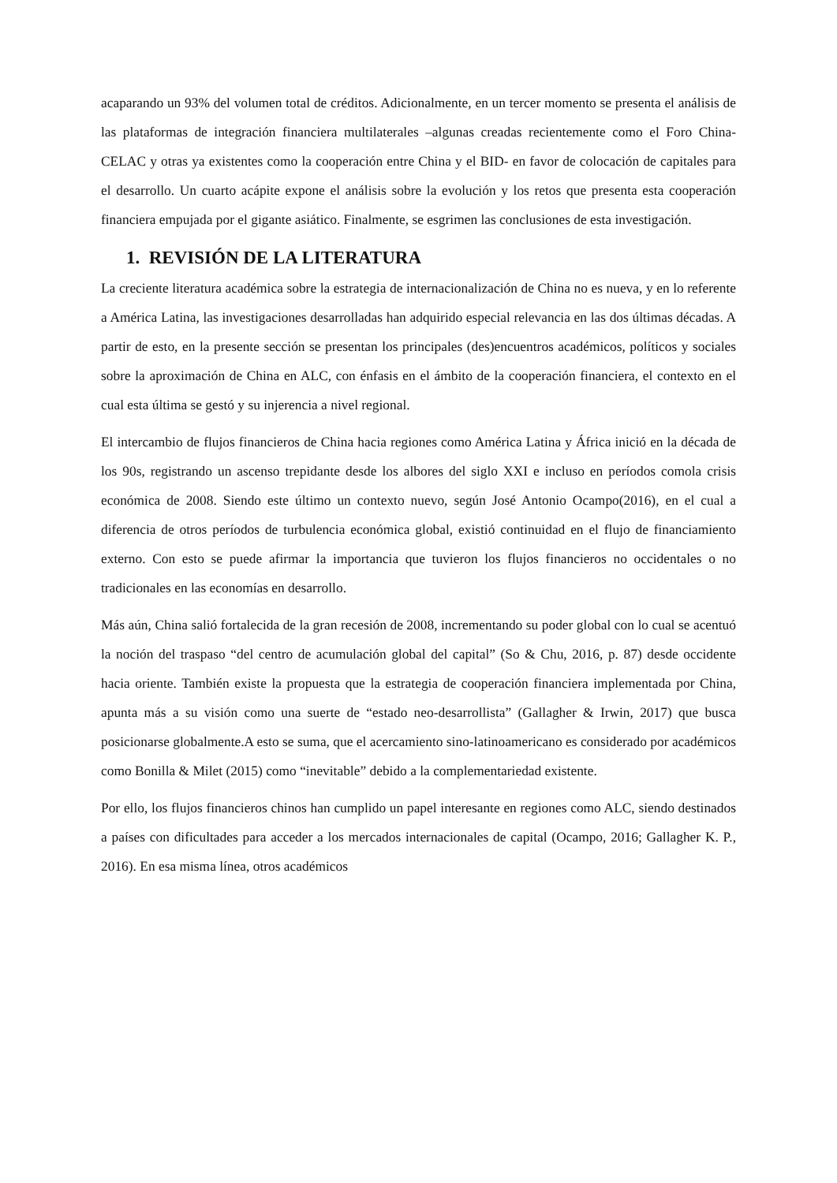acaparando un 93% del volumen total de créditos. Adicionalmente, en un tercer momento se presenta el análisis de las plataformas de integración financiera multilaterales –algunas creadas recientemente como el Foro China-CELAC y otras ya existentes como la cooperación entre China y el BID- en favor de colocación de capitales para el desarrollo. Un cuarto acápite expone el análisis sobre la evolución y los retos que presenta esta cooperación financiera empujada por el gigante asiático. Finalmente, se esgrimen las conclusiones de esta investigación.
1. REVISIÓN DE LA LITERATURA
La creciente literatura académica sobre la estrategia de internacionalización de China no es nueva, y en lo referente a América Latina, las investigaciones desarrolladas han adquirido especial relevancia en las dos últimas décadas. A partir de esto, en la presente sección se presentan los principales (des)encuentros académicos, políticos y sociales sobre la aproximación de China en ALC, con énfasis en el ámbito de la cooperación financiera, el contexto en el cual esta última se gestó y su injerencia a nivel regional.
El intercambio de flujos financieros de China hacia regiones como América Latina y África inició en la década de los 90s, registrando un ascenso trepidante desde los albores del siglo XXI e incluso en períodos comola crisis económica de 2008. Siendo este último un contexto nuevo, según José Antonio Ocampo(2016), en el cual a diferencia de otros períodos de turbulencia económica global, existió continuidad en el flujo de financiamiento externo. Con esto se puede afirmar la importancia que tuvieron los flujos financieros no occidentales o no tradicionales en las economías en desarrollo.
Más aún, China salió fortalecida de la gran recesión de 2008, incrementando su poder global con lo cual se acentuó la noción del traspaso “del centro de acumulación global del capital” (So & Chu, 2016, p. 87) desde occidente hacia oriente. También existe la propuesta que la estrategia de cooperación financiera implementada por China, apunta más a su visión como una suerte de “estado neo-desarrollista” (Gallagher & Irwin, 2017) que busca posicionarse globalmente.A esto se suma, que el acercamiento sino-latinoamericano es considerado por académicos como Bonilla & Milet (2015) como “inevitable” debido a la complementariedad existente.
Por ello, los flujos financieros chinos han cumplido un papel interesante en regiones como ALC, siendo destinados a países con dificultades para acceder a los mercados internacionales de capital (Ocampo, 2016; Gallagher K. P., 2016). En esa misma línea, otros académicos